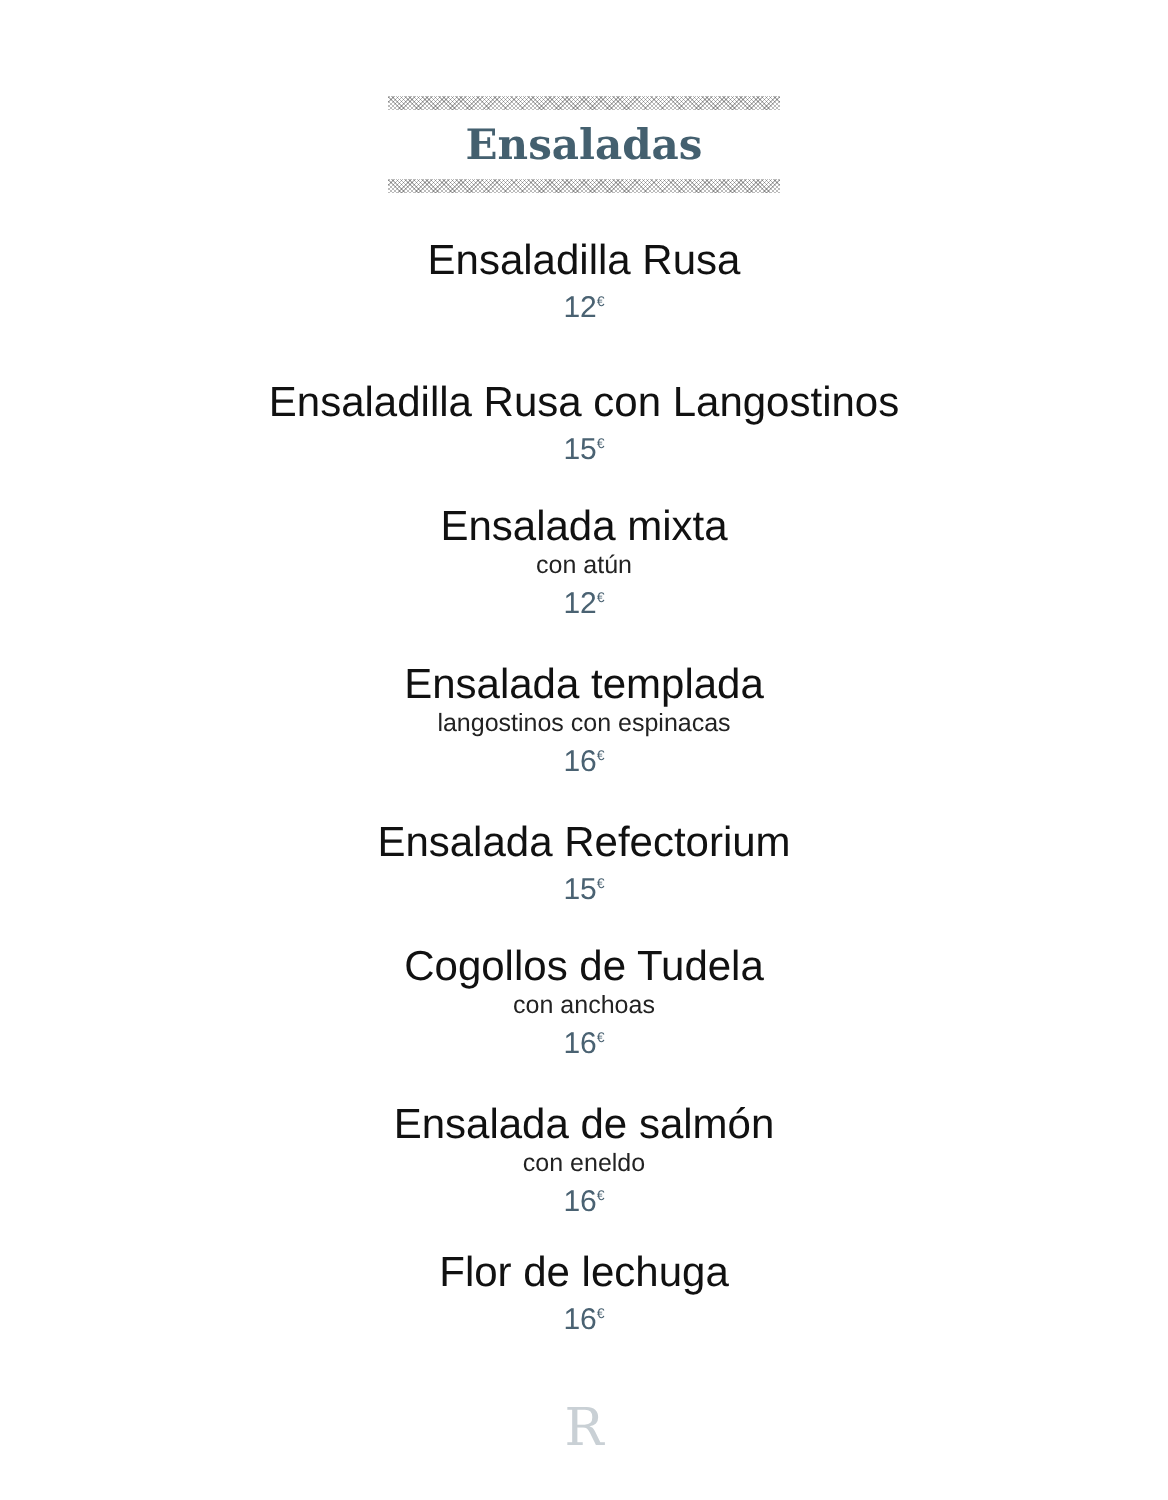Ensaladas
Ensaladilla Rusa
12<sup>€</sup>
Ensaladilla Rusa con Langostinos
15<sup>€</sup>
Ensalada mixta
con atún
12<sup>€</sup>
Ensalada templada
langostinos con espinacas
16<sup>€</sup>
Ensalada Refectorium
15<sup>€</sup>
Cogollos de Tudela
con anchoas
16<sup>€</sup>
Ensalada de salmón
con eneldo
16<sup>€</sup>
Flor de lechuga
16<sup>€</sup>
R